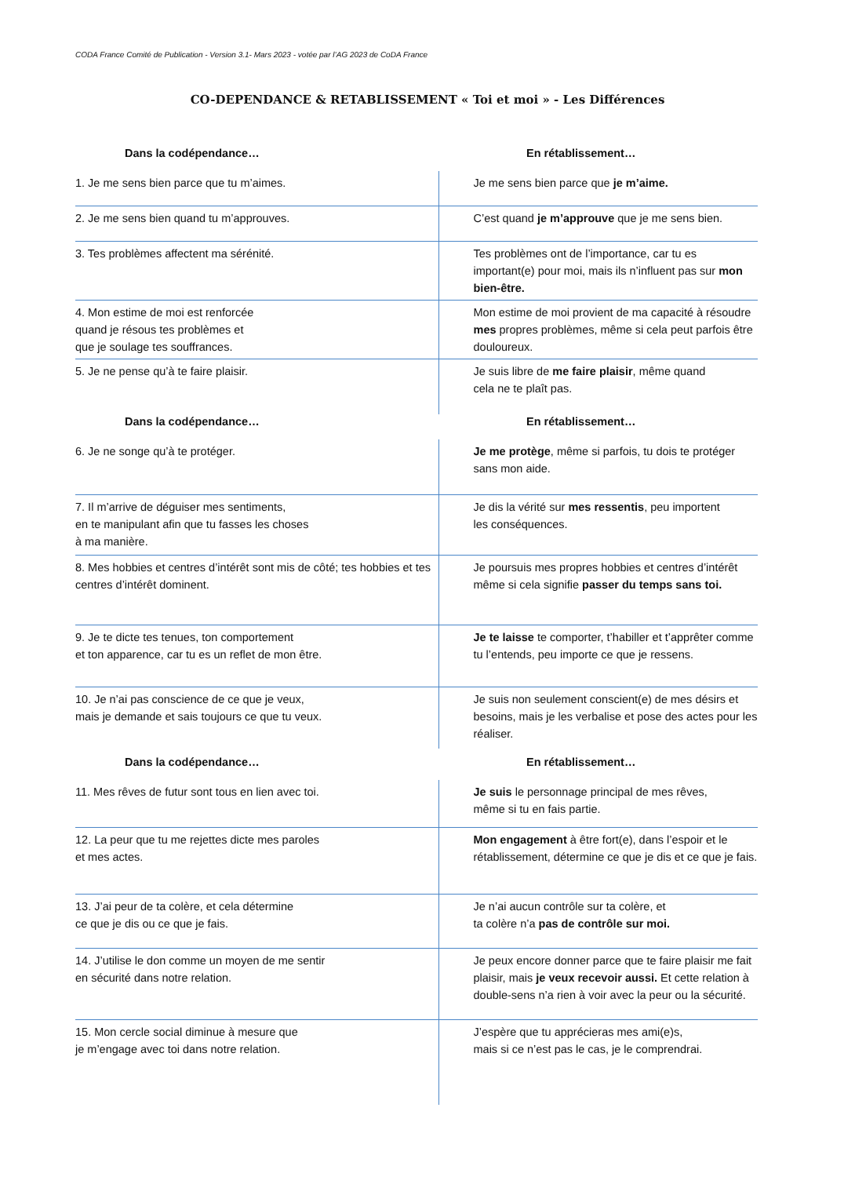CODA France Comité de Publication - Version 3.1- Mars 2023 - votée par l’AG 2023 de CoDA France
CO-DEPENDANCE & RETABLISSEMENT « Toi et moi » - Les Différences
| Dans la codépendance… | En rétablissement… |
| --- | --- |
| 1. Je me sens bien parce que tu m’aimes. | Je me sens bien parce que je m’aime. |
| 2. Je me sens bien quand tu m’approuves. | C’est quand je m’approuve que je me sens bien. |
| 3. Tes problèmes affectent ma sérénité. | Tes problèmes ont de l’importance, car tu es important(e) pour moi, mais ils n’influent pas sur mon bien-être. |
| 4. Mon estime de moi est renforcée quand je résous tes problèmes et que je soulage tes souffrances. | Mon estime de moi provient de ma capacité à résoudre mes propres problèmes, même si cela peut parfois être douloureux. |
| 5. Je ne pense qu’à te faire plaisir. | Je suis libre de me faire plaisir , même quand cela ne te plaît pas. |
| Dans la codépendance… | En rétablissement… |
| --- | --- |
| 6. Je ne songe qu’à te protéger. | Je me protège , même si parfois, tu dois te protéger sans mon aide. |
| 7. Il m’arrive de déguiser mes sentiments, en te manipulant afin que tu fasses les choses à ma manière. | Je dis la vérité sur mes ressentis , peu importent les conséquences. |
| 8. Mes hobbies et centres d’intérêt sont mis de côté; tes hobbies et tes centres d’intérêt dominent. | Je poursuis mes propres hobbies et centres d’intérêt même si cela signifie passer du temps sans toi. |
| 9. Je te dicte tes tenues, ton comportement et ton apparence, car tu es un reflet de mon être. | Je te laisse te comporter, t’habiller et t’apprêter comme tu l’entends, peu importe ce que je ressens. |
| 10. Je n’ai pas conscience de ce que je veux, mais je demande et sais toujours ce que tu veux. | Je suis non seulement conscient(e) de mes désirs et besoins, mais je les verbalise et pose des actes pour les réaliser. |
| Dans la codépendance… | En rétablissement… |
| --- | --- |
| 11. Mes rêves de futur sont tous en lien avec toi. | Je suis le personnage principal de mes rêves, même si tu en fais partie. |
| 12. La peur que tu me rejettes dicte mes paroles et mes actes. | Mon engagement à être fort(e), dans l’espoir et le rétablissement, détermine ce que je dis et ce que je fais. |
| 13. J’ai peur de ta colère, et cela détermine ce que je dis ou ce que je fais. | Je n’ai aucun contrôle sur ta colère, et ta colère n’a pas de contrôle sur moi. |
| 14. J’utilise le don comme un moyen de me sentir en sécurité dans notre relation. | Je peux encore donner parce que te faire plaisir me fait plaisir, mais je veux recevoir aussi. Et cette relation à double-sens n’a rien à voir avec la peur ou la sécurité. |
| 15. Mon cercle social diminue à mesure que je m’engage avec toi dans notre relation. | J’espère que tu apprécieras mes ami(e)s, mais si ce n’est pas le cas, je le comprendrai. |